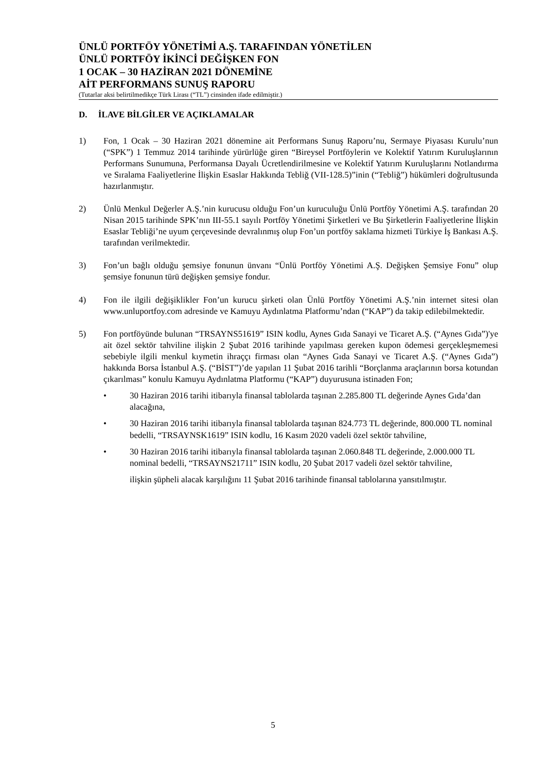ÜNLÜ PORTFÖY YÖNETİMİ A.Ş. TARAFINDAN YÖNETİLEN
ÜNLÜ PORTFÖY İKİNCİ DEĞİŞKEN FON
1 OCAK – 30 HAZİRAN 2021 DÖNEMİNE
AİT PERFORMANS SUNUŞ RAPORU
(Tutarlar aksi belirtilmedikçe Türk Lirası (“TL”) cinsinden ifade edilmiştir.)
D. İLAVE BİLGİLER VE AÇIKLAMALAR
1) Fon, 1 Ocak – 30 Haziran 2021 dönemine ait Performans Sunuş Raporu’nu, Sermaye Piyasası Kurulu’nun (“SPK”) 1 Temmuz 2014 tarihinde yürürlüğe giren “Bireysel Portföylerin ve Kolektif Yatırım Kuruluşlarının Performans Sunumuna, Performansa Dayalı Ücretlendirilmesine ve Kolektif Yatırım Kuruluşlarını Notlandırma ve Sıralama Faaliyetlerine İlişkin Esaslar Hakkında Tebliğ (VII-128.5)”inin (“Tebliğ”) hükümleri doğrultusunda hazırlanmıştır.
2) Ünlü Menkul Değerler A.Ş.’nin kurucusu olduğu Fon’un kuruculuğu Ünlü Portföy Yönetimi A.Ş. tarafından 20 Nisan 2015 tarihinde SPK’nın III-55.1 sayılı Portföy Yönetimi Şirketleri ve Bu Şirketlerin Faaliyetlerine İlişkin Esaslar Tebliği’ne uyum çerçevesinde devralınmış olup Fon’un portföy saklama hizmeti Türkiye İş Bankası A.Ş. tarafından verilmektedir.
3) Fon’un bağlı olduğu şemsiye fonunun ünvanı “Ünlü Portföy Yönetimi A.Ş. Değişken Şemsiye Fonu” olup şemsiye fonunun türü değişken şemsiye fondur.
4) Fon ile ilgili değişiklikler Fon’un kurucu şirketi olan Ünlü Portföy Yönetimi A.Ş.’nin internet sitesi olan www.unluportfoy.com adresinde ve Kamuyu Aydınlatma Platformu’ndan (“KAP”) da takip edilebilmektedir.
5) Fon portföyünde bulunan “TRSAYNS51619” ISIN kodlu, Aynes Gıda Sanayi ve Ticaret A.Ş. (“Aynes Gıda”)'ye ait özel sektör tahviline ilişkin 2 Şubat 2016 tarihinde yapılması gereken kupon ödemesi gerçekleşmemesi sebebiyle ilgili menkul kıymetin ihraççı firması olan “Aynes Gıda Sanayi ve Ticaret A.Ş. (“Aynes Gıda”) hakkında Borsa İstanbul A.Ş. (“BİST”)’de yapılan 11 Şubat 2016 tarihli “Borçlanma araçlarının borsa kotundan çıkarılması” konulu Kamuyu Aydınlatma Platformu (“KAP”) duyurusuna istinaden Fon;
• 30 Haziran 2016 tarihi itibarıyla finansal tablolarda taşınan 2.285.800 TL değerinde Aynes Gıda’dan alacağına,
• 30 Haziran 2016 tarihi itibarıyla finansal tablolarda taşınan 824.773 TL değerinde, 800.000 TL nominal bedelli, “TRSAYNSK1619” ISIN kodlu, 16 Kasım 2020 vadeli özel sektör tahviline,
• 30 Haziran 2016 tarihi itibarıyla finansal tablolarda taşınan 2.060.848 TL değerinde, 2.000.000 TL nominal bedelli, “TRSAYNS21711” ISIN kodlu, 20 Şubat 2017 vadeli özel sektör tahviline,
ilişkin şüpheli alacak karşılığını 11 Şubat 2016 tarihinde finansal tablolarına yansıtılmıştır.
5